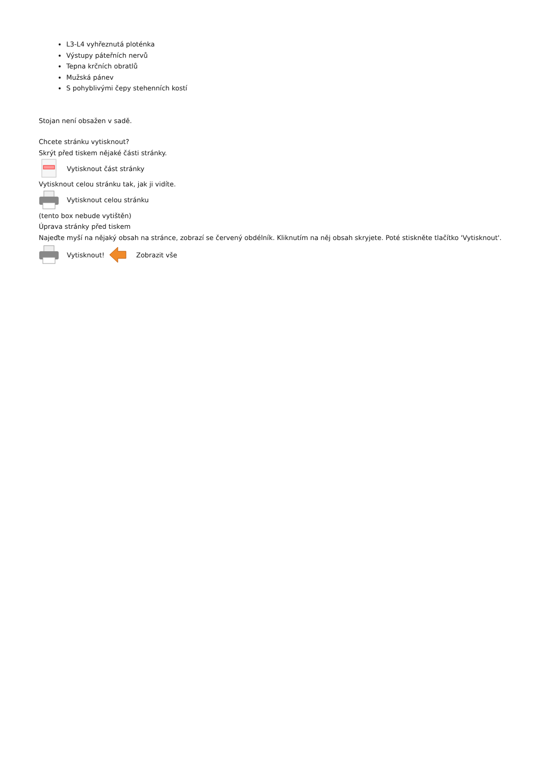L3-L4 vyhřeznutá ploténka
Výstupy páteřních nervů
Tepna krčních obratlů
Mužská pánev
S pohyblivými čepy stehenních kostí
Stojan není obsažen v sadě.
Chcete stránku vytisknout?
Skrýt před tiskem nějaké části stránky.
Vytisknout část stránky
Vytisknout celou stránku tak, jak ji vidíte.
Vytisknout celou stránku
(tento box nebude vytištěn)
Úprava stránky před tiskem
Najeďte myší na nějaký obsah na stránce, zobrazí se červený obdélník. Kliknutím na něj obsah skryjete. Poté stiskněte tlačítko 'Vytisknout'.
Vytisknout! Zobrazit vše